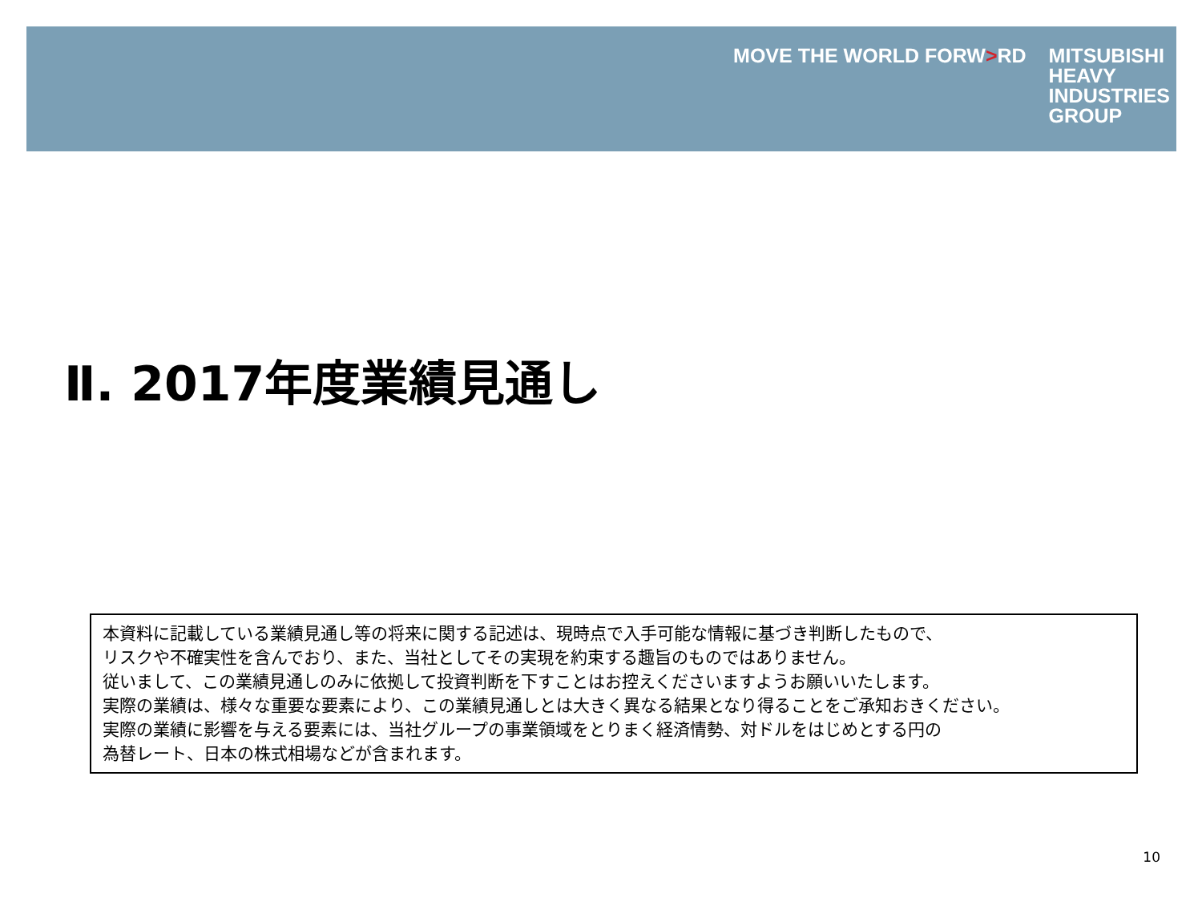MOVE THE WORLD FORW>RD
MITSUBISHI
HEAVY
INDUSTRIES
GROUP
Ⅱ. 2017年度業績見通し
本資料に記載している業績見通し等の将来に関する記述は、現時点で入手可能な情報に基づき判断したもので、
リスクや不確実性を含んでおり、また、当社としてその実現を約束する趣旨のものではありません。
従いまして、この業績見通しのみに依拠して投資判断を下すことはお控えくださいますようお願いいたします。
実際の業績は、様々な重要な要素により、この業績見通しとは大きく異なる結果となり得ることをご承知おきください。
実際の業績に影響を与える要素には、当社グループの事業領域をとりまく経済情勢、対ドルをはじめとする円の
為替レート、日本の株式相場などが含まれます。
10